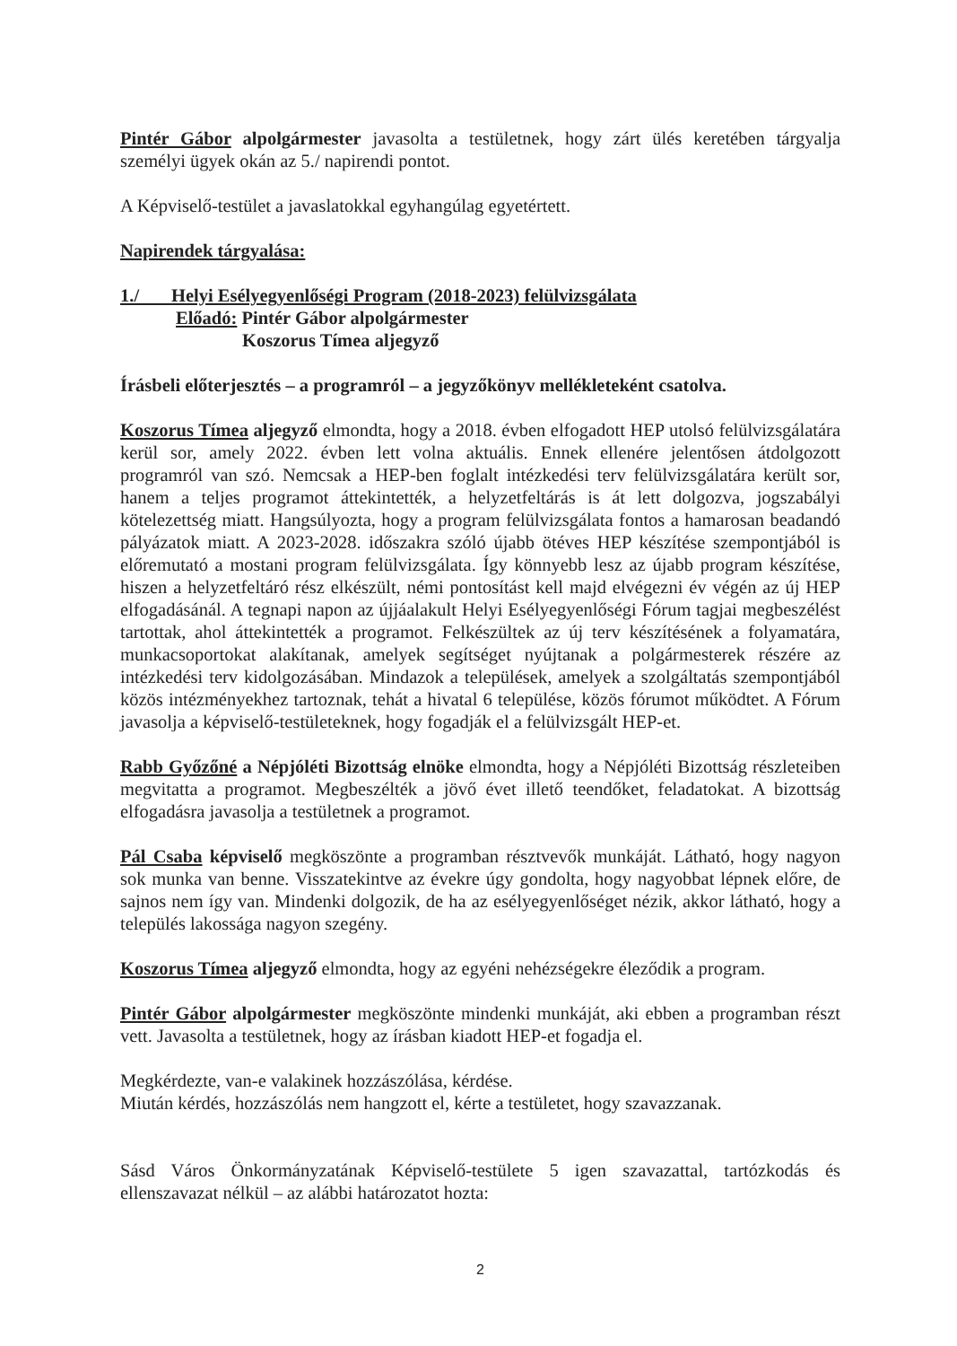Pintér Gábor alpolgármester javasolta a testületnek, hogy zárt ülés keretében tárgyalja személyi ügyek okán az 5./ napirendi pontot.
A Képviselő-testület a javaslatokkal egyhangúlag egyetértett.
Napirendek tárgyalása:
1./ Helyi Esélyegyenlőségi Program (2018-2023) felülvizsgálata
Előadó: Pintér Gábor alpolgármester
Koszorus Tímea aljegyző
Írásbeli előterjesztés – a programról – a jegyzőkönyv mellékleteként csatolva.
Koszorus Tímea aljegyző elmondta, hogy a 2018. évben elfogadott HEP utolsó felülvizsgálatára kerül sor, amely 2022. évben lett volna aktuális. Ennek ellenére jelentősen átdolgozott programról van szó. Nemcsak a HEP-ben foglalt intézkedési terv felülvizsgálatára került sor, hanem a teljes programot áttekintették, a helyzetfeltárás is át lett dolgozva, jogszabályi kötelezettség miatt. Hangsúlyozta, hogy a program felülvizsgálata fontos a hamarosan beadandó pályázatok miatt. A 2023-2028. időszakra szóló újabb ötéves HEP készítése szempontjából is előremutató a mostani program felülvizsgálata. Így könnyebb lesz az újabb program készítése, hiszen a helyzetfeltáró rész elkészült, némi pontosítást kell majd elvégezni év végén az új HEP elfogadásánál. A tegnapi napon az újjáalakult Helyi Esélyegyenlőségi Fórum tagjai megbeszélést tartottak, ahol áttekintették a programot. Felkészültek az új terv készítésének a folyamatára, munkacsoportokat alakítanak, amelyek segítséget nyújtanak a polgármesterek részére az intézkedési terv kidolgozásában. Mindazok a települések, amelyek a szolgáltatás szempontjából közös intézményekhez tartoznak, tehát a hivatal 6 települése, közös fórumot működtet. A Fórum javasolja a képviselő-testületeknek, hogy fogadják el a felülvizsgált HEP-et.
Rabb Győzőné a Népjóléti Bizottság elnöke elmondta, hogy a Népjóléti Bizottság részleteiben megvitatta a programot. Megbeszélték a jövő évet illető teendőket, feladatokat. A bizottság elfogadásra javasolja a testületnek a programot.
Pál Csaba képviselő megköszönte a programban résztvevők munkáját. Látható, hogy nagyon sok munka van benne. Visszatekintve az évekre úgy gondolta, hogy nagyobbat lépnek előre, de sajnos nem így van. Mindenki dolgozik, de ha az esélyegyenlőséget nézik, akkor látható, hogy a település lakossága nagyon szegény.
Koszorus Tímea aljegyző elmondta, hogy az egyéni nehézségekre éleződik a program.
Pintér Gábor alpolgármester megköszönte mindenki munkáját, aki ebben a programban részt vett. Javasolta a testületnek, hogy az írásban kiadott HEP-et fogadja el.
Megkérdezte, van-e valakinek hozzászólása, kérdése.
Miután kérdés, hozzászólás nem hangzott el, kérte a testületet, hogy szavazzanak.
Sásd Város Önkormányzatának Képviselő-testülete 5 igen szavazattal, tartózkodás és ellenszavazat nélkül – az alábbi határozatot hozta:
2